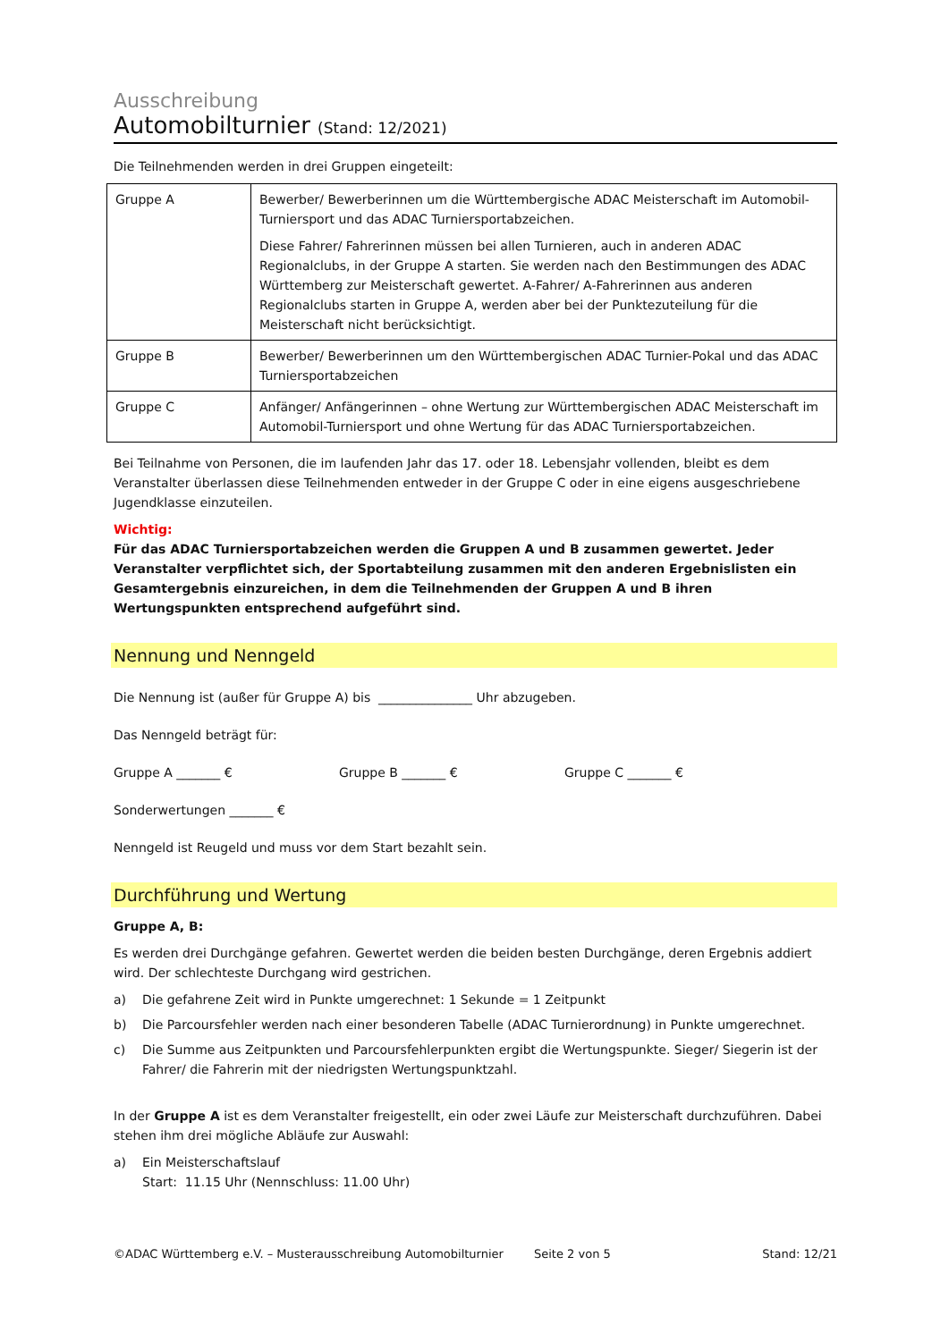Ausschreibung
Automobilturnier (Stand: 12/2021)
Die Teilnehmenden werden in drei Gruppen eingeteilt:
| Gruppe A | Bewerber/ Bewerberinnen um die Württembergische ADAC Meisterschaft im Automobil-Turniersport und das ADAC Turniersportabzeichen. Diese Fahrer/ Fahrerinnen müssen bei allen Turnieren, auch in anderen ADAC Regionalclubs, in der Gruppe A starten. Sie werden nach den Bestimmungen des ADAC Württemberg zur Meisterschaft gewertet. A-Fahrer/ A-Fahrerinnen aus anderen Regionalclubs starten in Gruppe A, werden aber bei der Punktezuteilung für die Meisterschaft nicht berücksichtigt. |
| Gruppe B | Bewerber/ Bewerberinnen um den Württembergischen ADAC Turnier-Pokal und das ADAC Turniersportabzeichen |
| Gruppe C | Anfänger/ Anfängerinnen – ohne Wertung zur Württembergischen ADAC Meisterschaft im Automobil-Turniersport und ohne Wertung für das ADAC Turniersportabzeichen. |
Bei Teilnahme von Personen, die im laufenden Jahr das 17. oder 18. Lebensjahr vollenden, bleibt es dem Veranstalter überlassen diese Teilnehmenden entweder in der Gruppe C oder in eine eigens ausgeschriebene Jugendklasse einzuteilen.
Wichtig:
Für das ADAC Turniersportabzeichen werden die Gruppen A und B zusammen gewertet. Jeder Veranstalter verpflichtet sich, der Sportabteilung zusammen mit den anderen Ergebnislisten ein Gesamtergebnis einzureichen, in dem die Teilnehmenden der Gruppen A und B ihren Wertungspunkten entsprechend aufgeführt sind.
Nennung und Nenngeld
Die Nennung ist (außer für Gruppe A) bis _______________ Uhr abzugeben.
Das Nenngeld beträgt für:
Gruppe A _______ € Gruppe B _______ € Gruppe C _______ €
Sonderwertungen _______ €
Nenngeld ist Reugeld und muss vor dem Start bezahlt sein.
Durchführung und Wertung
Gruppe A, B:
Es werden drei Durchgänge gefahren. Gewertet werden die beiden besten Durchgänge, deren Ergebnis addiert wird. Der schlechteste Durchgang wird gestrichen.
a) Die gefahrene Zeit wird in Punkte umgerechnet: 1 Sekunde = 1 Zeitpunkt
b) Die Parcoursfehler werden nach einer besonderen Tabelle (ADAC Turnierordnung) in Punkte umgerechnet.
c) Die Summe aus Zeitpunkten und Parcoursfehlerpunkten ergibt die Wertungspunkte. Sieger/ Siegerin ist der Fahrer/ die Fahrerin mit der niedrigsten Wertungspunktzahl.
In der Gruppe A ist es dem Veranstalter freigestellt, ein oder zwei Läufe zur Meisterschaft durchzuführen. Dabei stehen ihm drei mögliche Abläufe zur Auswahl:
a) Ein Meisterschaftslauf
Start: 11.15 Uhr (Nennschluss: 11.00 Uhr)
©ADAC Württemberg e.V. – Musterausschreibung Automobilturnier Seite 2 von 5 Stand: 12/21